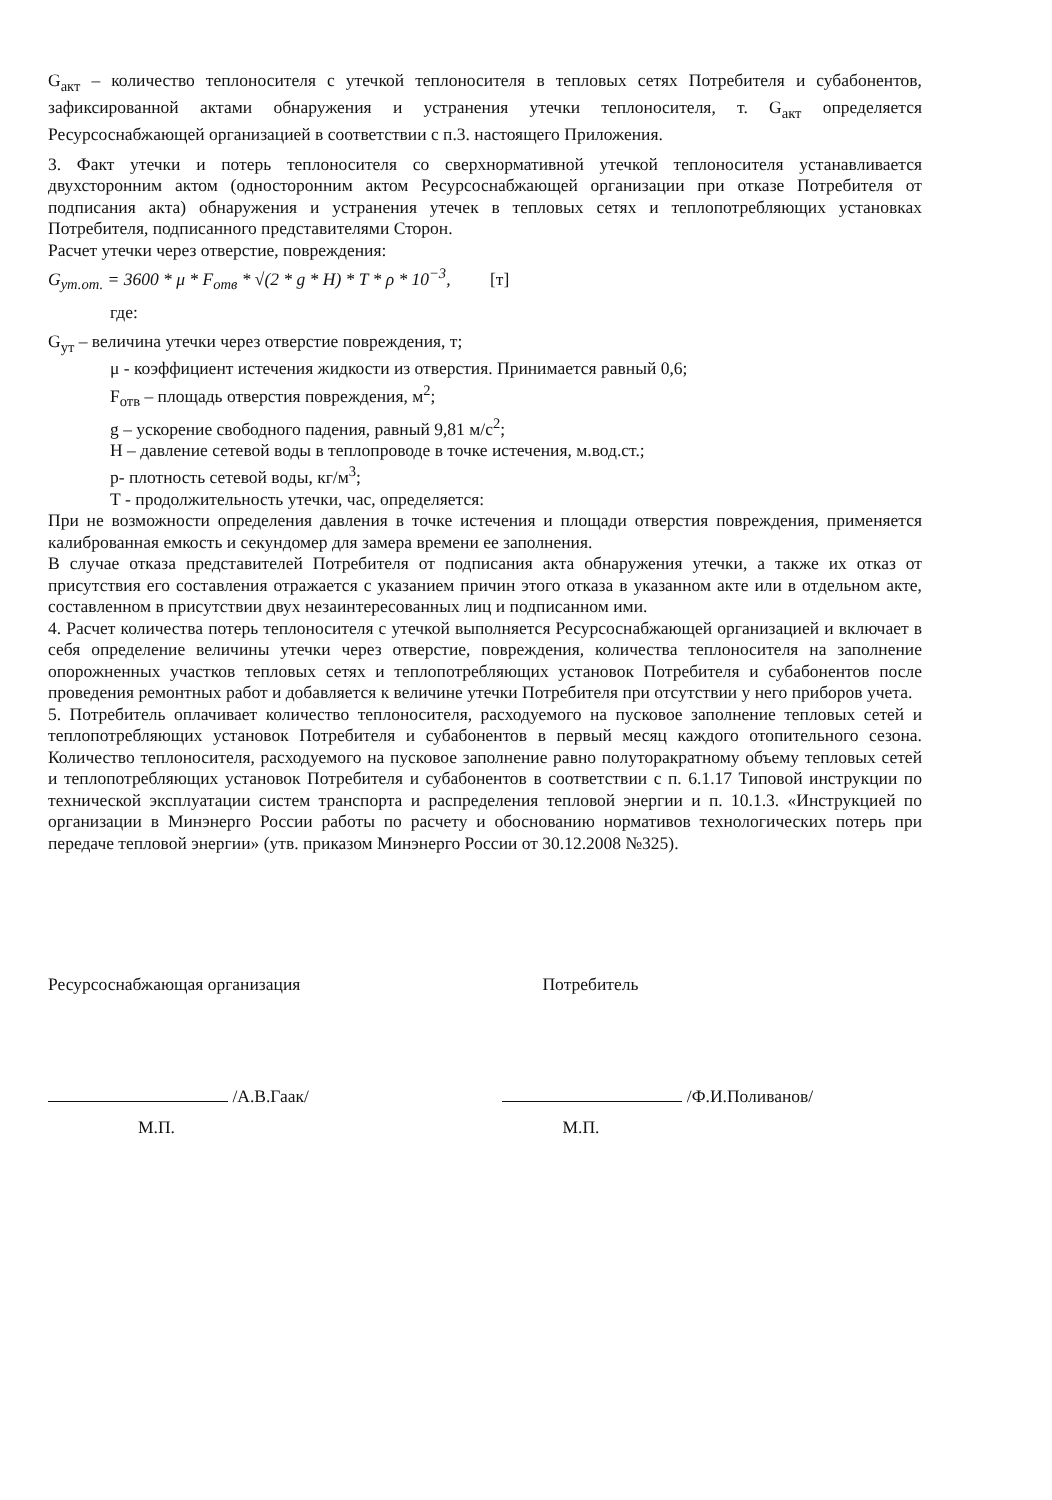G<sub>акт</sub> – количество теплоносителя с утечкой теплоносителя в тепловых сетях Потребителя и субабонентов, зафиксированной актами обнаружения и устранения утечки теплоносителя, т. G<sub>акт</sub> определяется Ресурсоснабжающей организацией в соответствии с п.3. настоящего Приложения.
3. Факт утечки и потерь теплоносителя со сверхнормативной утечкой теплоносителя устанавливается двухсторонним актом (односторонним актом Ресурсоснабжающей организации при отказе Потребителя от подписания акта) обнаружения и устранения утечек в тепловых сетях и теплопотребляющих установках Потребителя, подписанного представителями Сторон.
Расчет утечки через отверстие, повреждения:
G<sub>ут.от.</sub> = 3600 * μ * F<sub>отв</sub> * √(2 * g * H) * T * ρ * 10<sup>−3</sup>, [т]
где:
G<sub>ут</sub> – величина утечки через отверстие повреждения, т;
μ - коэффициент истечения жидкости из отверстия. Принимается равный 0,6;
F<sub>отв</sub> – площадь отверстия повреждения, м<sup>2</sup>;
g – ускорение свободного падения, равный 9,81 м/с<sup>2</sup>;
H – давление сетевой воды в теплопроводе в точке истечения, м.вод.ст.;
р- плотность сетевой воды, кг/м<sup>3</sup>;
Т - продолжительность утечки, час, определяется:
При не возможности определения давления в точке истечения и площади отверстия повреждения, применяется калиброванная емкость и секундомер для замера времени ее заполнения.
В случае отказа представителей Потребителя от подписания акта обнаружения утечки, а также их отказ от присутствия его составления отражается с указанием причин этого отказа в указанном акте или в отдельном акте, составленном в присутствии двух незаинтересованных лиц и подписанном ими.
4. Расчет количества потерь теплоносителя с утечкой выполняется Ресурсоснабжающей организацией и включает в себя определение величины утечки через отверстие, повреждения, количества теплоносителя на заполнение опорожненных участков тепловых сетях и теплопотребляющих установок Потребителя и субабонентов после проведения ремонтных работ и добавляется к величине утечки Потребителя при отсутствии у него приборов учета.
5. Потребитель оплачивает количество теплоносителя, расходуемого на пусковое заполнение тепловых сетей и теплопотребляющих установок Потребителя и субабонентов в первый месяц каждого отопительного сезона. Количество теплоносителя, расходуемого на пусковое заполнение равно полуторакратному объему тепловых сетей и теплопотребляющих установок Потребителя и субабонентов в соответствии с п. 6.1.17 Типовой инструкции по технической эксплуатации систем транспорта и распределения тепловой энергии и п. 10.1.3. «Инструкцией по организации в Минэнерго России работы по расчету и обоснованию нормативов технологических потерь при передаче тепловой энергии» (утв. приказом Минэнерго России от 30.12.2008 №325).
Ресурсоснабжающая организация
/А.В.Гаак/
М.П.
Потребитель
/Ф.И.Поливанов/
М.П.